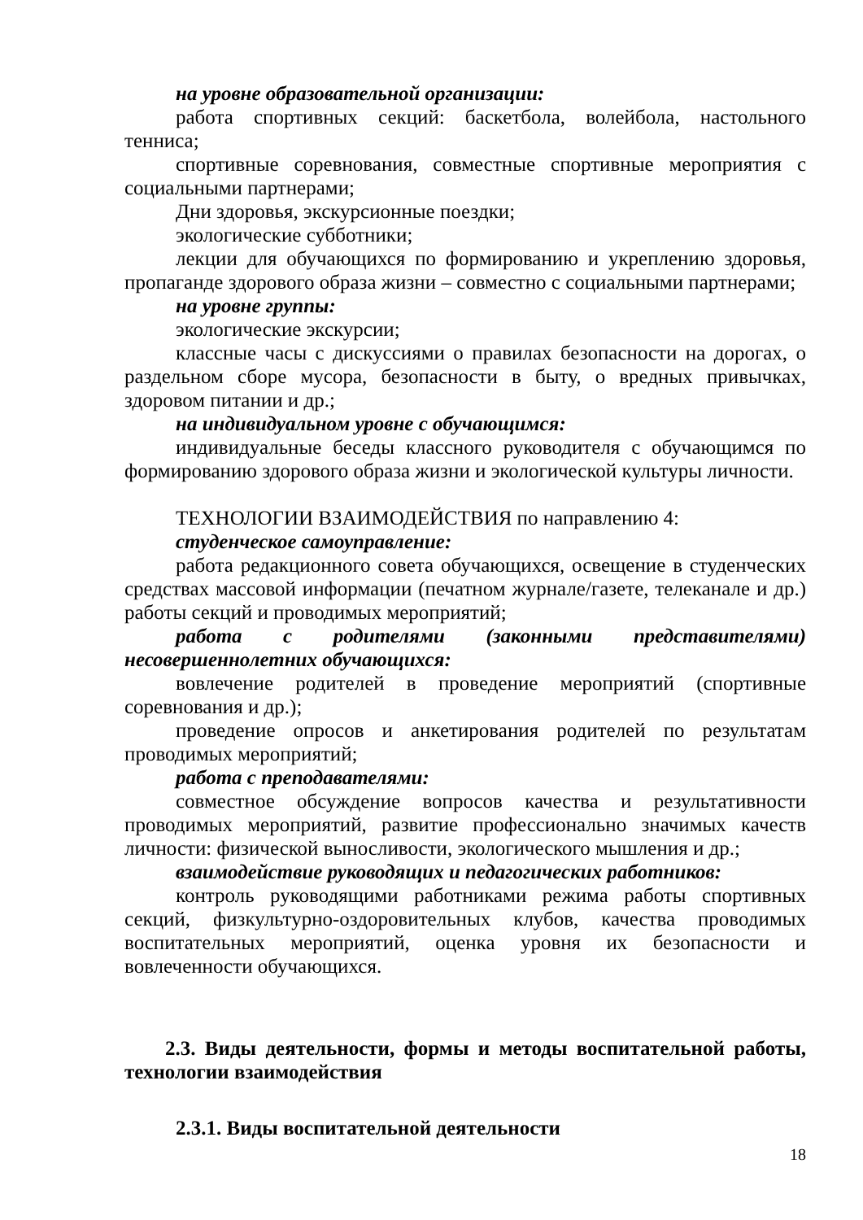на уровне образовательной организации:
работа спортивных секций: баскетбола, волейбола, настольного тенниса;
спортивные соревнования, совместные спортивные мероприятия с социальными партнерами;
Дни здоровья, экскурсионные поездки;
экологические субботники;
лекции для обучающихся по формированию и укреплению здоровья, пропаганде здорового образа жизни – совместно с социальными партнерами;
на уровне группы:
экологические экскурсии;
классные часы с дискуссиями о правилах безопасности на дорогах, о раздельном сборе мусора, безопасности в быту, о вредных привычках, здоровом питании и др.;
на индивидуальном уровне с обучающимся:
индивидуальные беседы классного руководителя с обучающимся по формированию здорового образа жизни и экологической культуры личности.
ТЕХНОЛОГИИ ВЗАИМОДЕЙСТВИЯ по направлению 4:
студенческое самоуправление:
работа редакционного совета обучающихся, освещение в студенческих средствах массовой информации (печатном журнале/газете, телеканале и др.) работы секций и проводимых мероприятий;
работа с родителями (законными представителями) несовершеннолетних обучающихся:
вовлечение родителей в проведение мероприятий (спортивные соревнования и др.);
проведение опросов и анкетирования родителей по результатам проводимых мероприятий;
работа с преподавателями:
совместное обсуждение вопросов качества и результативности проводимых мероприятий, развитие профессионально значимых качеств личности: физической выносливости, экологического мышления и др.;
взаимодействие руководящих и педагогических работников:
контроль руководящими работниками режима работы спортивных секций, физкультурно-оздоровительных клубов, качества проводимых воспитательных мероприятий, оценка уровня их безопасности и вовлеченности обучающихся.
2.3. Виды деятельности, формы и методы воспитательной работы, технологии взаимодействия
2.3.1. Виды воспитательной деятельности
18